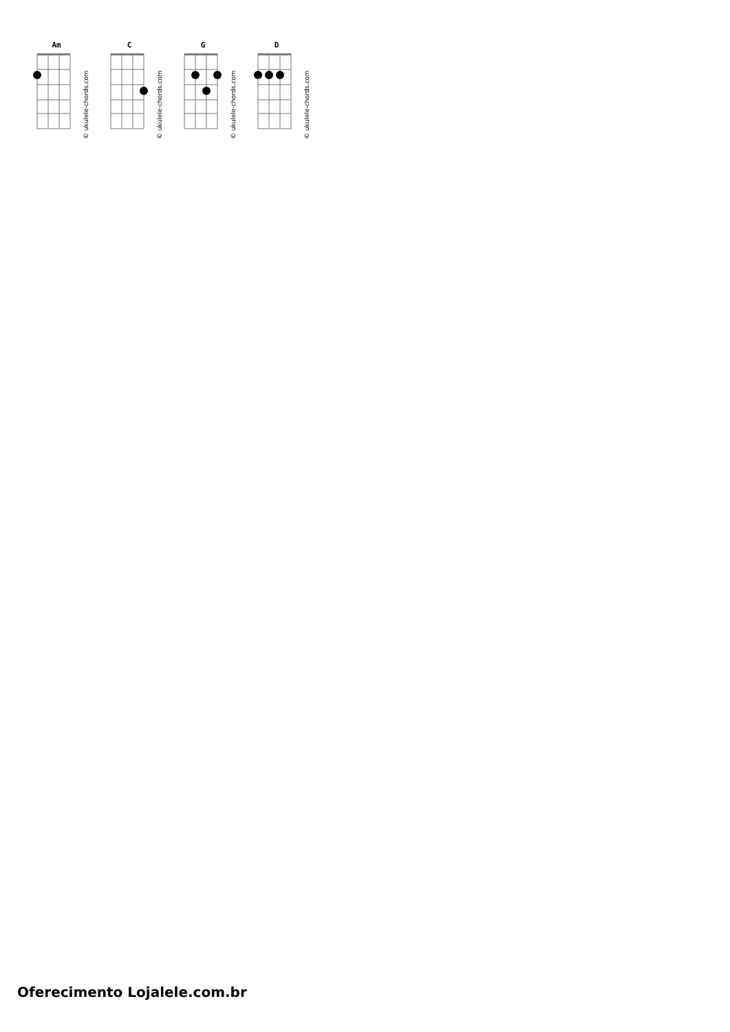Am
C
G
D
© ukulele-chords.com
© ukulele-chords.com
© ukulele-chords.com
© ukulele-chords.com
Oferecimento Lojalele.com.br